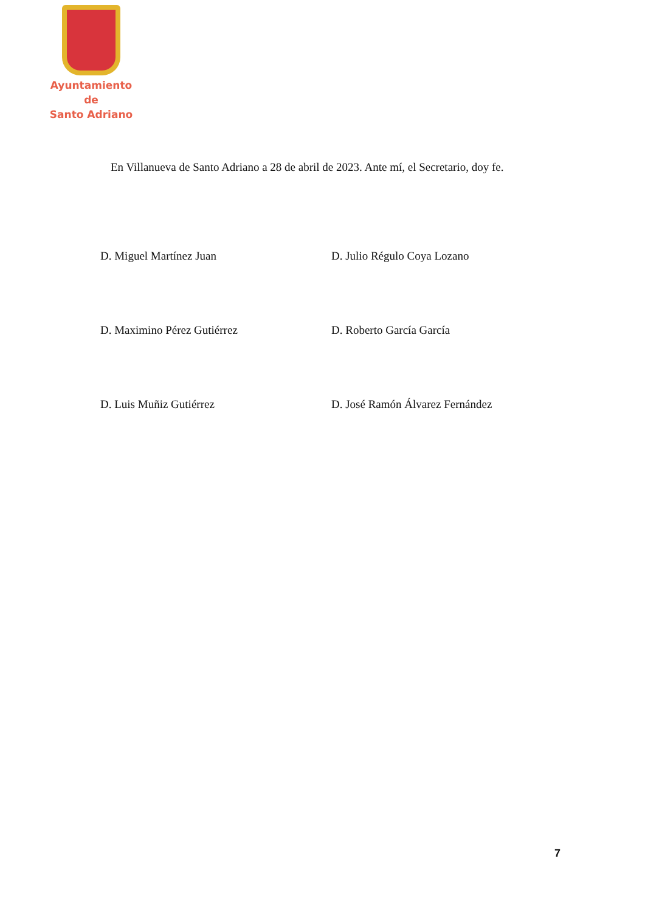Ayuntamiento de
Santo Adriano
En Villanueva de Santo Adriano a 28 de abril de 2023. Ante mí, el Secretario, doy fe.
D. Miguel Martínez Juan
D. Julio Régulo Coya Lozano
D. Maximino Pérez Gutiérrez
D. Roberto García García
D. Luis Muñiz Gutiérrez
D. José Ramón Álvarez Fernández
7